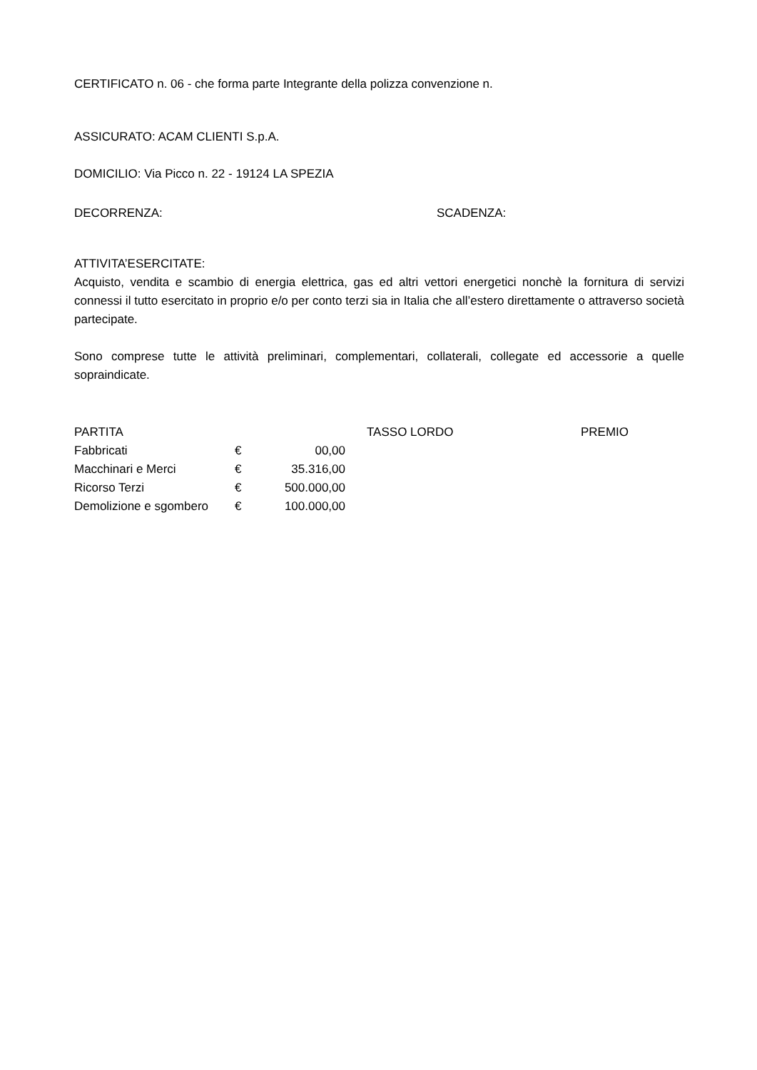CERTIFICATO n. 06 - che forma parte Integrante della polizza convenzione n.
ASSICURATO: ACAM CLIENTI S.p.A.
DOMICILIO: Via Picco n. 22 - 19124 LA SPEZIA
DECORRENZA: SCADENZA:
ATTIVITA’ESERCITATE:
Acquisto, vendita e scambio di energia elettrica, gas ed altri vettori energetici nonchè la fornitura di servizi connessi il tutto esercitato in proprio e/o per conto terzi sia in Italia che all’estero direttamente o attraverso società partecipate.
Sono comprese tutte le attività preliminari, complementari, collaterali, collegate ed accessorie a quelle sopraindicate.
| PARTITA | | | TASSO LORDO | PREMIO |
| --- | --- | --- | --- | --- |
| Fabbricati | € | 00,00 | | |
| Macchinari e Merci | € | 35.316,00 | | |
| Ricorso Terzi | € | 500.000,00 | | |
| Demolizione e sgombero | € | 100.000,00 | | |